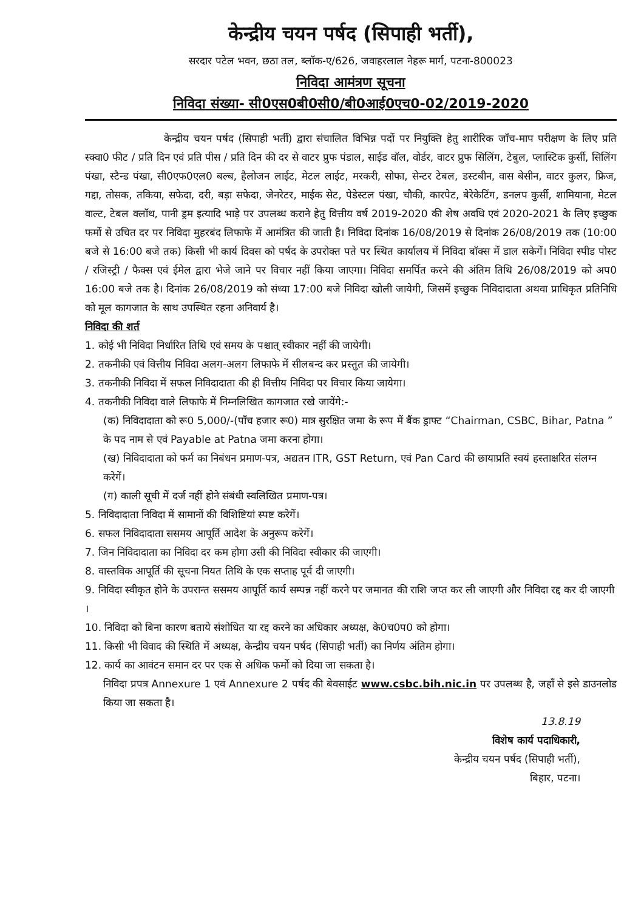केन्द्रीय चयन पर्षद (सिपाही भर्ती),
सरदार पटेल भवन, छठा तल, ब्लॉक-ए/626, जवाहरलाल नेहरू मार्ग, पटना-800023
निविदा आमंत्रण सूचना
निविदा संख्या- सी0एस0बी0सी0/बी0आई0एच0-02/2019-2020
केन्द्रीय चयन पर्षद (सिपाही भर्ती) द्वारा संचालित विभिन्न पदों पर नियुक्ति हेतु शारीरिक जाँच-माप परीक्षण के लिए प्रति स्क्वा0 फीट / प्रति दिन एवं प्रति पीस / प्रति दिन की दर से वाटर प्रुफ पंडाल, साईड वॉल, वोर्डर, वाटर प्रुफ सिलिंग, टेबुल, प्लास्टिक कुर्सी, सिलिंग पंखा, स्टैन्ड पंखा, सी0एफ0एल0 बल्ब, हैलोजन लाईट, मेटल लाईट, मरकरी, सोफा, सेन्टर टेबल, डस्टबीन, वास बेसीन, वाटर कुलर, फ्रिज, गद्दा, तोसक, तकिया, सफेदा, दरी, बड़ा सफेदा, जेनरेटर, माईक सेट, पेडेस्टल पंखा, चौकी, कारपेट, बेरेकेटिंग, डनलप कुर्सी, शामियाना, मेटल वाल्ट, टेबल क्लॉथ, पानी ड्रम इत्यादि भाड़े पर उपलब्ध कराने हेतु वित्तीय वर्ष 2019-2020 की शेष अवधि एवं 2020-2021 के लिए इच्छुक फर्मो से उचित दर पर निविदा मुहरबंद लिफाफे में आमंत्रित की जाती है। निविदा दिनांक 16/08/2019 से दिनांक 26/08/2019 तक (10:00 बजे से 16:00 बजे तक) किसी भी कार्य दिवस को पर्षद के उपरोक्त पते पर स्थित कार्यालय में निविदा बॉक्स में डाल सकेगें। निविदा स्पीड पोस्ट / रजिस्ट्री / फैक्स एवं ईमेल द्वारा भेजे जाने पर विचार नहीं किया जाएगा। निविदा समर्पित करने की अंतिम तिथि 26/08/2019 को अप0 16:00 बजे तक है। दिनांक 26/08/2019 को संध्या 17:00 बजे निविदा खोली जायेगी, जिसमें इच्छुक निविदादाता अथवा प्राधिकृत प्रतिनिधि को मूल कागजात के साथ उपस्थित रहना अनिवार्य है।
निविदा की शर्त
1. कोई भी निविदा निर्धारित तिथि एवं समय के पश्चात् स्वीकार नहीं की जायेगी।
2. तकनीकी एवं वित्तीय निविदा अलग-अलग लिफाफे में सीलबन्द कर प्रस्तुत की जायेगी।
3. तकनीकी निविदा में सफल निविदादाता की ही वित्तीय निविदा पर विचार किया जायेगा।
4. तकनीकी निविदा वाले लिफाफे में निम्नलिखित कागजात रखे जायेंगे:-
(क) निविदादाता को रू0 5,000/-(पॉंच हजार रू0) मात्र सुरक्षित जमा के रूप में बैंक ड्राफ्ट “Chairman, CSBC, Bihar, Patna ” के पद नाम से एवं Payable at Patna जमा करना होगा।
(ख) निविदादाता को फर्म का निबंधन प्रमाण-पत्र, अद्यतन ITR, GST Return, एवं Pan Card की छायाप्रति स्वयं हस्ताक्षरित संलग्न करेगें।
(ग) काली सूची में दर्ज नहीं होने संबंधी स्वलिखित प्रमाण-पत्र।
5. निविदादाता निविदा में सामानों की विशिष्टियां स्पष्ट करेगें।
6. सफल निविदादाता ससमय आपूर्ति आदेश के अनुरूप करेगें।
7. जिन निविदादाता का निविदा दर कम होगा उसी की निविदा स्वीकार की जाएगी।
8. वास्तविक आपूर्ति की सूचना नियत तिथि के एक सप्ताह पूर्व दी जाएगी।
9. निविदा स्वीकृत होने के उपरान्त ससमय आपूर्ति कार्य सम्पन्न नहीं करने पर जमानत की राशि जप्त कर ली जाएगी और निविदा रद्द कर दी जाएगी ।
10. निविदा को बिना कारण बताये संशोधित या रद्द करने का अधिकार अध्यक्ष, के0च0प0 को होगा।
11. किसी भी विवाद की स्थिति में अध्यक्ष, केन्द्रीय चयन पर्षद (सिपाही भर्ती) का निर्णय अंतिम होगा।
12. कार्य का आवंटन समान दर पर एक से अधिक फर्मो को दिया जा सकता है।
निविदा प्रपत्र Annexure 1 एवं Annexure 2 पर्षद की बेवसाईट www.csbc.bih.nic.in पर उपलब्ध है, जहॉं से इसे डाउनलोड किया जा सकता है।
13.8.19
विशेष कार्य पदाधिकारी,
केन्द्रीय चयन पर्षद (सिपाही भर्ती),
बिहार, पटना।